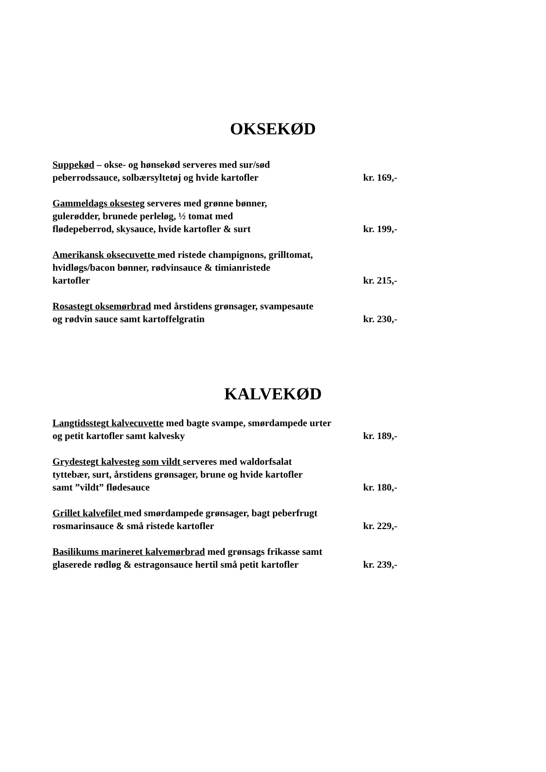OKSEKØD
Suppekød – okse- og hønsekød serveres med sur/sød
peberrodssauce, solbærsyltetøj og hvide kartofler kr. 169,-
Gammeldags oksesteg serveres med grønne bønner,
gulerødder, brunede perleløg, ½ tomat med
flødepeberrod, skysauce, hvide kartofler & surt kr. 199,-
Amerikansk oksecuvette med ristede champignons, grilltomat,
hvidløgs/bacon bønner, rødvinsauce & timianristede
kartofler kr. 215,-
Rosastegt oksemørbrad med årstidens grønsager, svampesaute
og rødvin sauce samt kartoffelgratin kr. 230,-
KALVEKØD
Langtidsstegt kalvecuvette med bagte svampe, smørdampede urter
og petit kartofler samt kalvesky kr. 189,-
Grydestegt kalvesteg som vildt serveres med waldorfsalat
tyttebær, surt, årstidens grønsager, brune og hvide kartofler
samt ”vildt” flødesauce kr. 180,-
Grillet kalvefilet med smørdampede grønsager, bagt peberfrugt
rosmarinsauce & små ristede kartofler kr. 229,-
Basilikums marineret kalvemørbrad med grønsags frikasse samt
glaserede rødløg & estragonsauce hertil små petit kartofler kr. 239,-